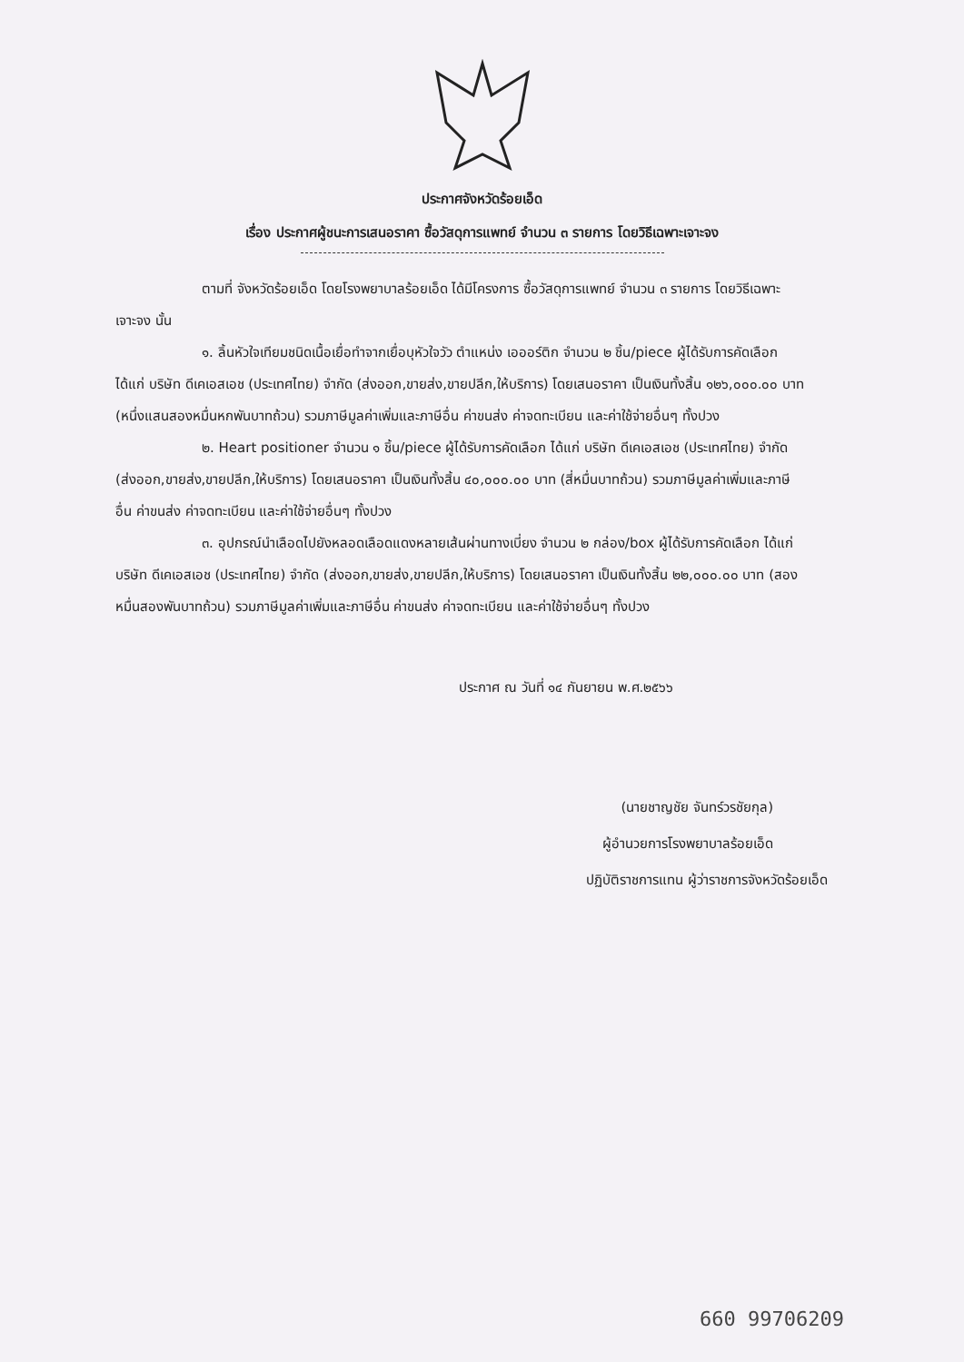ประกาศจังหวัดร้อยเอ็ด
เรื่อง ประกาศผู้ชนะการเสนอราคา ซื้อวัสดุการแพทย์ จำนวน ๓ รายการ โดยวิธีเฉพาะเจาะจง
ตามที่ จังหวัดร้อยเอ็ด โดยโรงพยาบาลร้อยเอ็ด ได้มีโครงการ ซื้อวัสดุการแพทย์ จำนวน ๓ รายการ โดยวิธีเฉพาะเจาะจง นั้น
๑. ลิ้นหัวใจเทียมชนิดเนื้อเยื่อทำจากเยื่อบุหัวใจวัว ตำแหน่ง เอออร์ติก จำนวน ๒ ชิ้น/piece ผู้ได้รับการคัดเลือก ได้แก่ บริษัท ดีเคเอสเอช (ประเทศไทย) จำกัด (ส่งออก,ขายส่ง,ขายปลีก,ให้บริการ) โดยเสนอราคา เป็นเงินทั้งสิ้น ๑๒๖,๐๐๐.๐๐ บาท (หนึ่งแสนสองหมื่นหกพันบาทถ้วน) รวมภาษีมูลค่าเพิ่มและภาษีอื่น ค่าขนส่ง ค่าจดทะเบียน และค่าใช้จ่ายอื่นๆ ทั้งปวง
๒. Heart positioner จำนวน ๑ ชิ้น/piece ผู้ได้รับการคัดเลือก ได้แก่ บริษัท ดีเคเอสเอช (ประเทศไทย) จำกัด (ส่งออก,ขายส่ง,ขายปลีก,ให้บริการ) โดยเสนอราคา เป็นเงินทั้งสิ้น ๔๐,๐๐๐.๐๐ บาท (สี่หมื่นบาทถ้วน) รวมภาษีมูลค่าเพิ่มและภาษีอื่น ค่าขนส่ง ค่าจดทะเบียน และค่าใช้จ่ายอื่นๆ ทั้งปวง
๓. อุปกรณ์นำเลือดไปยังหลอดเลือดแดงหลายเส้นผ่านทางเบี่ยง จำนวน ๒ กล่อง/box ผู้ได้รับการคัดเลือก ได้แก่ บริษัท ดีเคเอสเอช (ประเทศไทย) จำกัด (ส่งออก,ขายส่ง,ขายปลีก,ให้บริการ) โดยเสนอราคา เป็นเงินทั้งสิ้น ๒๒,๐๐๐.๐๐ บาท (สองหมื่นสองพันบาทถ้วน) รวมภาษีมูลค่าเพิ่มและภาษีอื่น ค่าขนส่ง ค่าจดทะเบียน และค่าใช้จ่ายอื่นๆ ทั้งปวง
ประกาศ ณ วันที่ ๑๔ กันยายน พ.ศ.๒๕๖๖
(นายชาญชัย จันทร์วรชัยกุล)
ผู้อำนวยการโรงพยาบาลร้อยเอ็ด
ปฏิบัติราชการแทน ผู้ว่าราชการจังหวัดร้อยเอ็ด
660 99706209